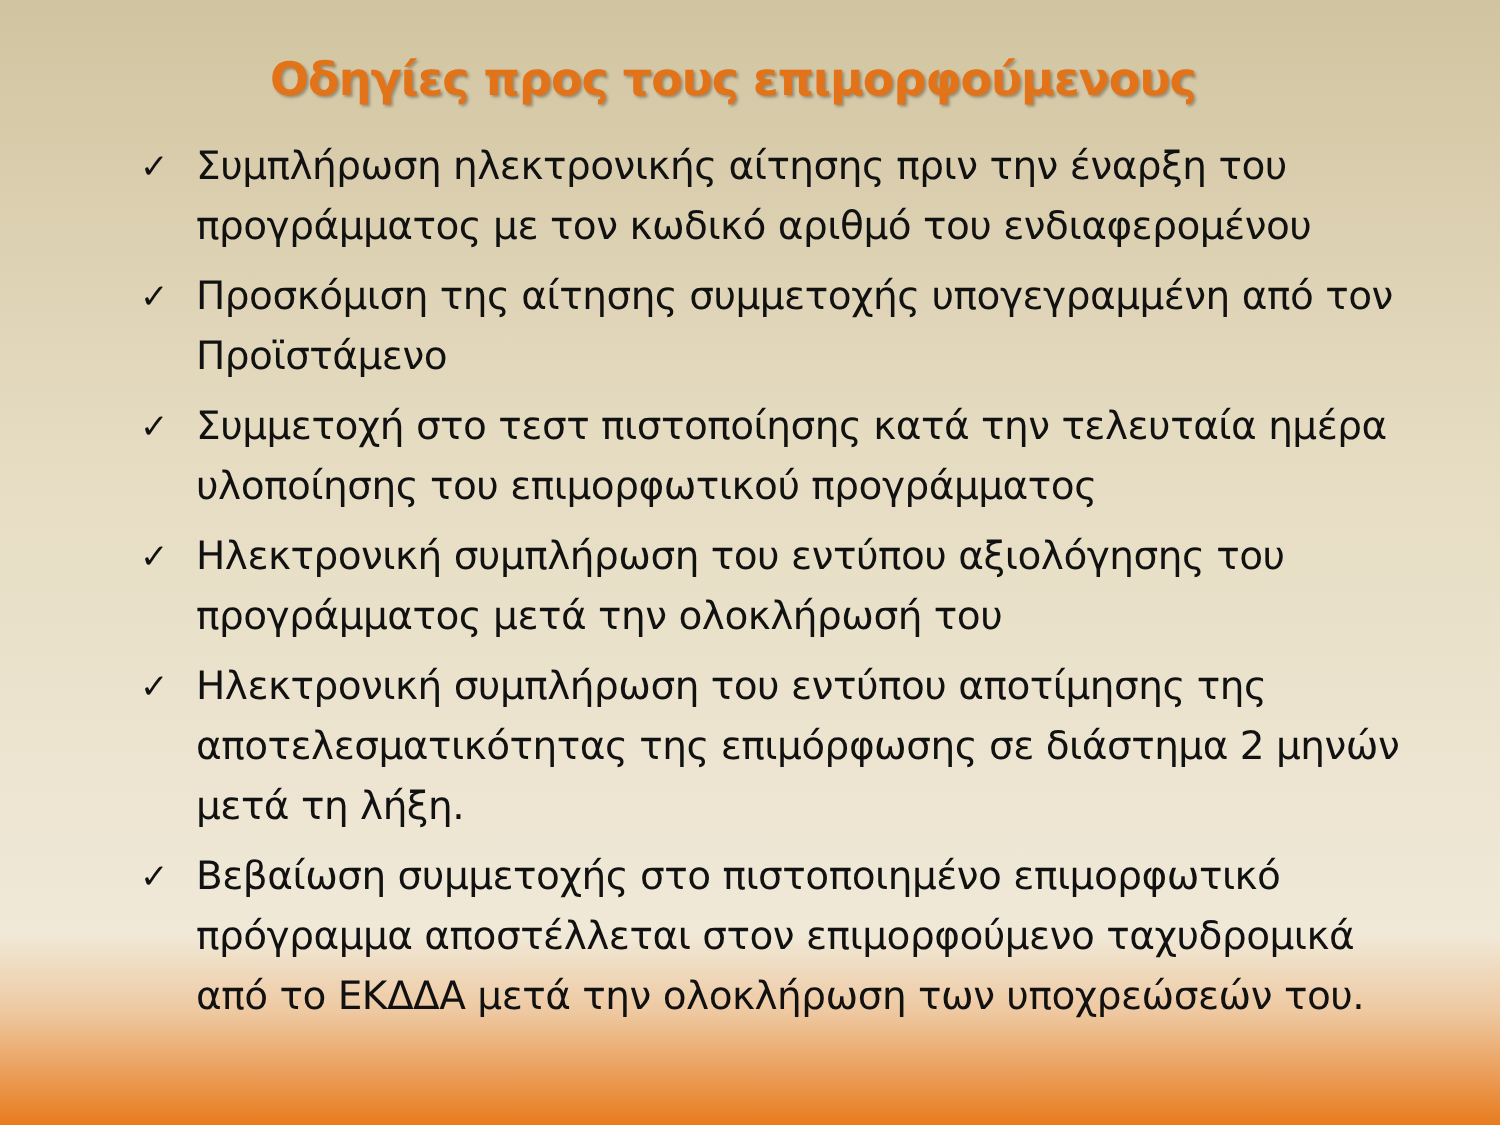Οδηγίες προς τους επιμορφούμενους
✓ Συμπλήρωση ηλεκτρονικής αίτησης πριν την έναρξη του προγράμματος με τον κωδικό αριθμό του ενδιαφερομένου
✓ Προσκόμιση της αίτησης συμμετοχής υπογεγραμμένη από τον Προϊστάμενο
✓ Συμμετοχή στο τεστ πιστοποίησης κατά την τελευταία ημέρα υλοποίησης του επιμορφωτικού προγράμματος
✓ Ηλεκτρονική συμπλήρωση του εντύπου αξιολόγησης του προγράμματος μετά την ολοκλήρωσή του
✓ Ηλεκτρονική συμπλήρωση του εντύπου αποτίμησης της αποτελεσματικότητας της επιμόρφωσης σε διάστημα 2 μηνών μετά τη λήξη.
✓ Βεβαίωση συμμετοχής στο πιστοποιημένο επιμορφωτικό πρόγραμμα αποστέλλεται στον επιμορφούμενο ταχυδρομικά από το ΕΚΔΔΑ μετά την ολοκλήρωση των υποχρεώσεών του.